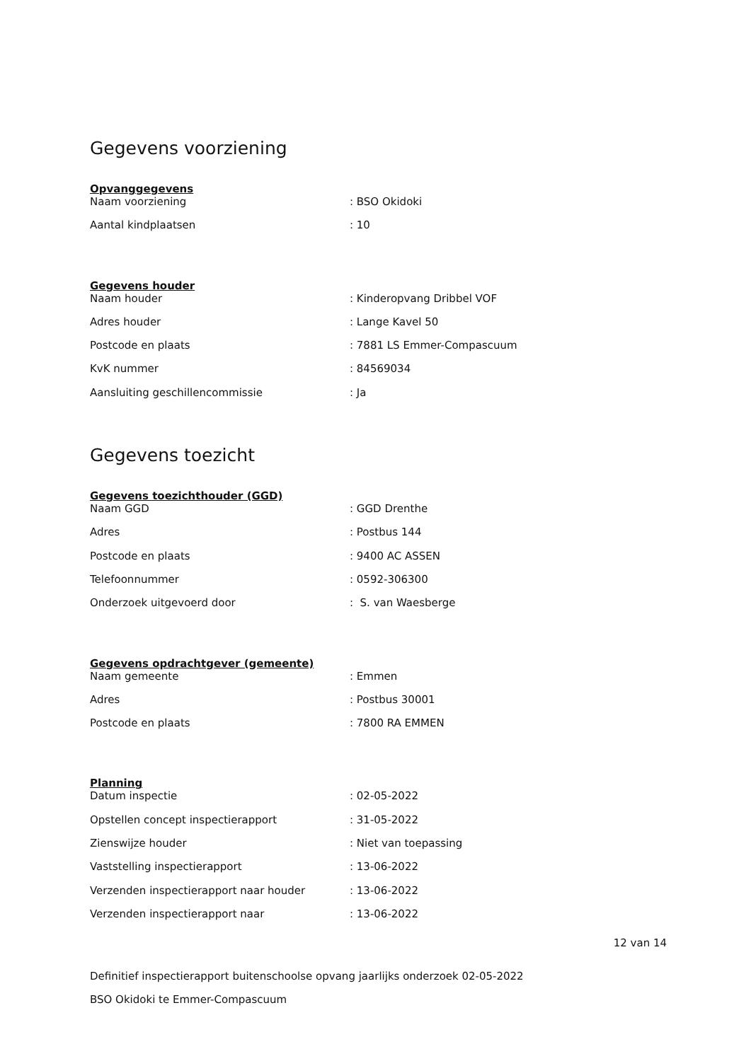Gegevens voorziening
Opvanggegevens
| Naam voorziening | : BSO Okidoki |
| Aantal kindplaatsen | : 10 |
Gegevens houder
| Naam houder | : Kinderopvang Dribbel VOF |
| Adres houder | : Lange Kavel 50 |
| Postcode en plaats | : 7881 LS Emmer-Compascuum |
| KvK nummer | : 84569034 |
| Aansluiting geschillencommissie | : Ja |
Gegevens toezicht
Gegevens toezichthouder (GGD)
| Naam GGD | : GGD Drenthe |
| Adres | : Postbus 144 |
| Postcode en plaats | : 9400 AC ASSEN |
| Telefoonnummer | : 0592-306300 |
| Onderzoek uitgevoerd door | : S. van Waesberge |
Gegevens opdrachtgever (gemeente)
| Naam gemeente | : Emmen |
| Adres | : Postbus 30001 |
| Postcode en plaats | : 7800 RA EMMEN |
Planning
| Datum inspectie | : 02-05-2022 |
| Opstellen concept inspectierapport | : 31-05-2022 |
| Zienswijze houder | : Niet van toepassing |
| Vaststelling inspectierapport | : 13-06-2022 |
| Verzenden inspectierapport naar houder | : 13-06-2022 |
| Verzenden inspectierapport naar | : 13-06-2022 |
12 van 14
Definitief inspectierapport buitenschoolse opvang jaarlijks onderzoek 02-05-2022
BSO Okidoki te Emmer-Compascuum